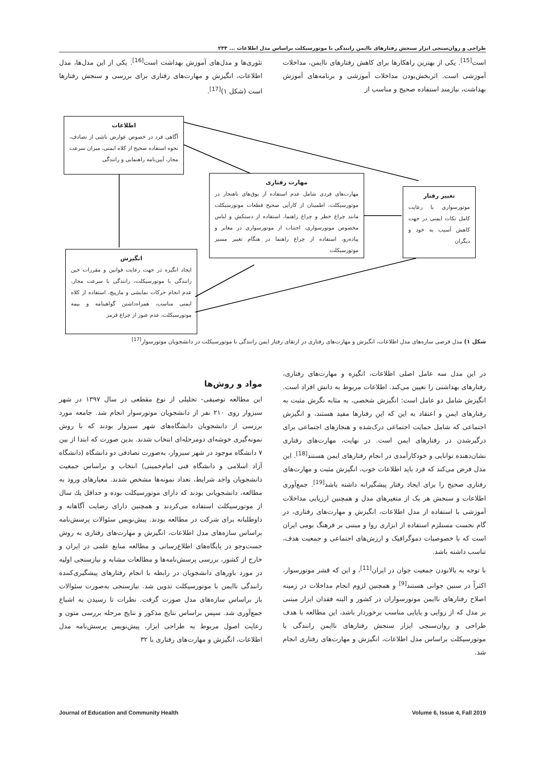طراحی و روان‌سنجی ابزار سنجش رفتارهای ناایمن رانندگی با موتورسیکلت براساس مدل اطلاعات ... ۲۳۳
است<sup>[15]</sup>. یکی از بهترین راهکارها برای کاهش رفتارهای ناایمن، مداخلات آموزشی است. اثربخش‌بودن مداخلات آموزشی و برنامه‌های آموزش بهداشت، نیازمند استفاده صحیح و مناسب از
تئوری‌ها و مدل‌های آموزش بهداشت است<sup>[16]</sup>. یکی از این مدل‌ها، مدل اطلاعات، انگیزش و مهارت‌های رفتاری برای بررسی و سنجش رفتارها است (شکل ۱)<sup>[17]</sup>.
اطلاعات
آگاهی فرد در خصوص عوارض ناشی از تصادف، نحوه استفاده صحیح از کلاه ایمنی، میزان سرعت مجاز، آیین‌نامه راهنمایی و رانندگی
مهارت رفتاری
مهارت‌های فردی شامل عدم استفاده از بوق‌های ناهنجار در موتورسیکلت، اطمینان از کارآیی صحیح قطعات موتورسیکلت مانند چراغ خطر و چراغ راهنما، استفاده از دستکش و لباس مخصوص موتورسواری، اجتناب از موتورسواری در معابر و پیاده‌رو، استفاده از چراغ راهنما در هنگام تغییر مسیر موتورسیکلت
تغییر رفتار
موتورسواری با رعایت کامل نکات ایمنی در جهت کاهش آسیب به خود و دیگران
انگیزش
ایجاد انگیزه در جهت رعایت قوانین و مقررات حین رانندگی با موتورسیکلت، رانندگی با سرعت مجاز، عدم انجام حرکات نمایشی و مارپیچ، استفاده از کلاه ایمنی مناسب، همراه‌داشتن گواهینامه و بیمه موتورسیکلت، عدم عبور از چراغ قرمز
شکل ۱) مدل فرضی سازه‌های مدل اطلاعات، انگیزش و مهارت‌های رفتاری در ارتقای رفتار ایمن رانندگی با موتورسیکلت در دانشجویان موتورسوار<sup>[17]</sup>
در این مدل سه عامل اصلی اطلاعات، انگیزه و مهارت‌های رفتاری، رفتارهای بهداشتی را تعیین می‌کند. اطلاعات مربوط به دانش افراد است. انگیزش شامل دو عامل است: انگیزش شخصی، به مثابه نگرش مثبت به رفتارهای ایمن و اعتقاد به این که این رفتارها مفید هستند، و انگیزش اجتماعی که شامل حمایت اجتماعی درک‌شده و هنجارهای اجتماعی برای درگیرشدن در رفتارهای ایمن است. در نهایت، مهارت‌های رفتاری نشان‌دهنده توانایی و خودکارآمدی در انجام رفتارهای ایمن هستند<sup>[18]</sup>. این مدل فرض می‌کند که فرد باید اطلاعات خوب، انگیزش مثبت و مهارت‌های رفتاری صحیح را برای ایجاد رفتار پیشگیرانه داشته باشد<sup>[19]</sup>. جمع‌آوری اطلاعات و سنجش هر یک از متغیرهای مدل و همچنین ارزیابی مداخلات آموزشی با استفاده از مدل اطلاعات، انگیزش و مهارت‌های رفتاری، در گام نخست مستلزم استفاده از ابزاری روا و مبتنی بر فرهنگ بومی ایران است که با خصوصیات دموگرافیک و ارزش‌های اجتماعی و جمعیت هدف، تناسب داشته باشد.
با توجه به بالابودن جمعیت جوان در ایران<sup>[11]</sup>، و این که قشر موتورسوار، اکثراً در سنین جوانی هستند<sup>[9]</sup> و همچنین لزوم انجام مداخلات در زمینه اصلاح رفتارهای ناایمن موتورسواران در کشور و البته فقدان ابزار مبتنی بر مدل که از روایی و پایایی مناسب برخوردار باشد، این مطالعه با هدف طراحی و روان‌سنجی ابزار سنجش رفتارهای ناایمن رانندگی با موتورسیکلت براساس مدل اطلاعات، انگیزش و مهارت‌های رفتاری انجام شد.
مواد و روش‌ها
این مطالعه توصیفی- تحلیلی از نوع مقطعی در سال ۱۳۹۷ در شهر سبزوار روی ۲۱۰ نفر از دانشجویان موتورسوار انجام شد. جامعه مورد بررسی از دانشجویان دانشگاه‌های شهر سبزوار بودند که با روش نمونه‌گیری خوشه‌ای دومرحله‌ای انتخاب شدند. بدین صورت که ابتدا از بین ۷ دانشگاه موجود در شهر سبزوار، به‌صورت تصادفی دو دانشگاه (دانشگاه آزاد اسلامی و دانشگاه فنی امام‌خمینی) انتخاب و براساس جمعیت دانشجویان واجد شرایط، تعداد نمونه‌ها مشخص شدند. معیارهای ورود به مطالعه، دانشجویانی بودند که دارای موتورسیکلت بوده و حداقل یك سال از موتورسیکلت استفاده می‌کردند و همچنین دارای رضایت آگاهانه و داوطلبانه برای شرکت در مطالعه بودند. پیش‌نویس سئوالات پرسش‌نامه براساس سازه‌های مدل اطلاعات، انگیزش و مهارت‌های رفتاری به روش جست‌وجو در پایگاه‌های اطلاع‌رسانی و مطالعه منابع علمی در ایران و خارج از کشور، بررسی پرسش‌نامه‌ها و مطالعات مشابه و نیازسنجی اولیه در مورد باورهای دانشجویان در رابطه با انجام رفتارهای پیشگیری‌کننده رانندگی ناایمن با موتورسیکلت تدوین شد. نیازسنجی به‌صورت سئوالات باز براساس سازه‌های مدل صورت گرفت. نظرات تا رسیدن به اشباع جمع‌آوری شد. سپس براساس نتایج مذکور و نتایج مرحله بررسی متون و رعایت اصول مربوط به طراحی ابزار، پیش‌نویس پرسش‌نامه مدل اطلاعات، انگیزش و مهارت‌های رفتاری با ۳۲
Journal of Education and Community Health Volume 6, Issue 4, Fall 2019